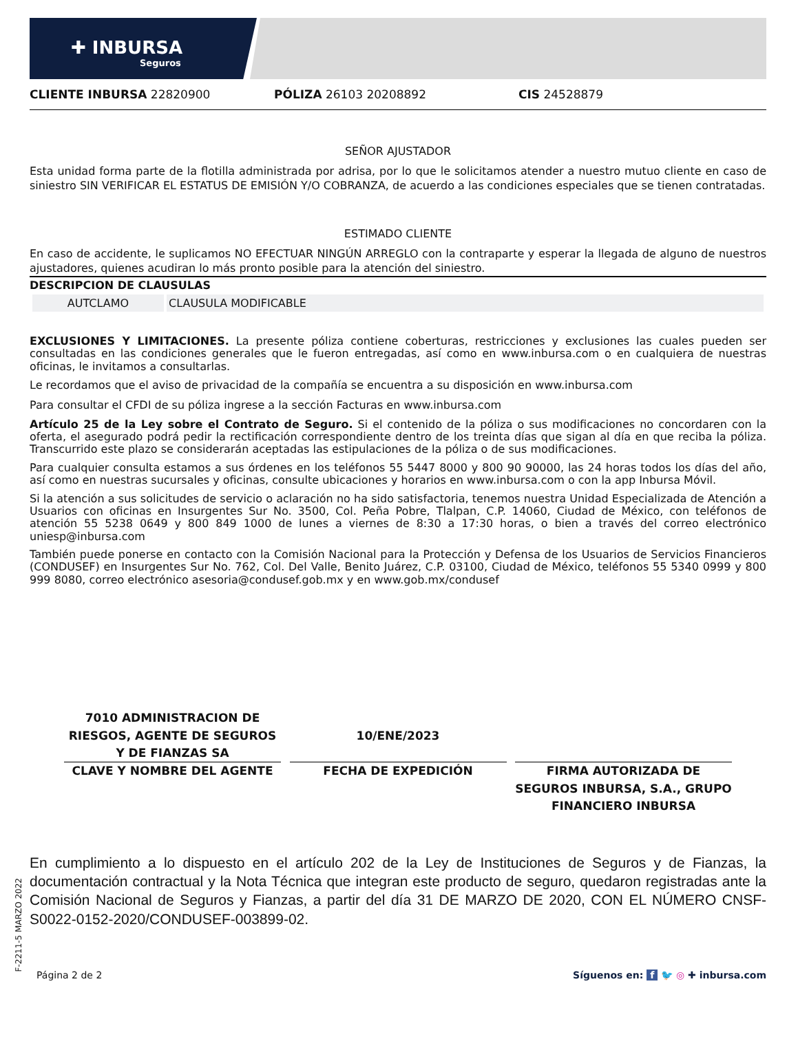F-2211-5 MARZO 2022
✚ INBURSA
Seguros
CLIENTE INBURSA 22820900 PÓLIZA 26103 20208892 CIS 24528879
SEÑOR AJUSTADOR
Esta unidad forma parte de la flotilla administrada por adrisa, por lo que le solicitamos atender a nuestro mutuo cliente en caso de siniestro SIN VERIFICAR EL ESTATUS DE EMISIÓN Y/O COBRANZA, de acuerdo a las condiciones especiales que se tienen contratadas.
ESTIMADO CLIENTE
En caso de accidente, le suplicamos NO EFECTUAR NINGÚN ARREGLO con la contraparte y esperar la llegada de alguno de nuestros ajustadores, quienes acudiran lo más pronto posible para la atención del siniestro.
DESCRIPCION DE CLAUSULAS
| AUTCLAMO | CLAUSULA MODIFICABLE |
EXCLUSIONES Y LIMITACIONES. La presente póliza contiene coberturas, restricciones y exclusiones las cuales pueden ser consultadas en las condiciones generales que le fueron entregadas, así como en www.inbursa.com o en cualquiera de nuestras oficinas, le invitamos a consultarlas.
Le recordamos que el aviso de privacidad de la compañía se encuentra a su disposición en www.inbursa.com
Para consultar el CFDI de su póliza ingrese a la sección Facturas en www.inbursa.com
Artículo 25 de la Ley sobre el Contrato de Seguro. Si el contenido de la póliza o sus modificaciones no concordaren con la oferta, el asegurado podrá pedir la rectificación correspondiente dentro de los treinta días que sigan al día en que reciba la póliza. Transcurrido este plazo se considerarán aceptadas las estipulaciones de la póliza o de sus modificaciones.
Para cualquier consulta estamos a sus órdenes en los teléfonos 55 5447 8000 y 800 90 90000, las 24 horas todos los días del año, así como en nuestras sucursales y oficinas, consulte ubicaciones y horarios en www.inbursa.com o con la app Inbursa Móvil.
Si la atención a sus solicitudes de servicio o aclaración no ha sido satisfactoria, tenemos nuestra Unidad Especializada de Atención a Usuarios con oficinas en Insurgentes Sur No. 3500, Col. Peña Pobre, Tlalpan, C.P. 14060, Ciudad de México, con teléfonos de atención 55 5238 0649 y 800 849 1000 de lunes a viernes de 8:30 a 17:30 horas, o bien a través del correo electrónico uniesp@inbursa.com
También puede ponerse en contacto con la Comisión Nacional para la Protección y Defensa de los Usuarios de Servicios Financieros (CONDUSEF) en Insurgentes Sur No. 762, Col. Del Valle, Benito Juárez, C.P. 03100, Ciudad de México, teléfonos 55 5340 0999 y 800 999 8080, correo electrónico asesoria@condusef.gob.mx y en www.gob.mx/condusef
7010 ADMINISTRACION DE RIESGOS, AGENTE DE SEGUROS Y DE FIANZAS SA
CLAVE Y NOMBRE DEL AGENTE
10/ENE/2023
FECHA DE EXPEDICIÓN
FIRMA AUTORIZADA DE SEGUROS INBURSA, S.A., GRUPO FINANCIERO INBURSA
En cumplimiento a lo dispuesto en el artículo 202 de la Ley de Instituciones de Seguros y de Fianzas, la documentación contractual y la Nota Técnica que integran este producto de seguro, quedaron registradas ante la Comisión Nacional de Seguros y Fianzas, a partir del día 31 DE MARZO DE 2020, CON EL NÚMERO CNSF-S0022-0152-2020/CONDUSEF-003899-02.
Página 2 de 2 Síguenos en: f 🐦 ◎ ✚ inbursa.com